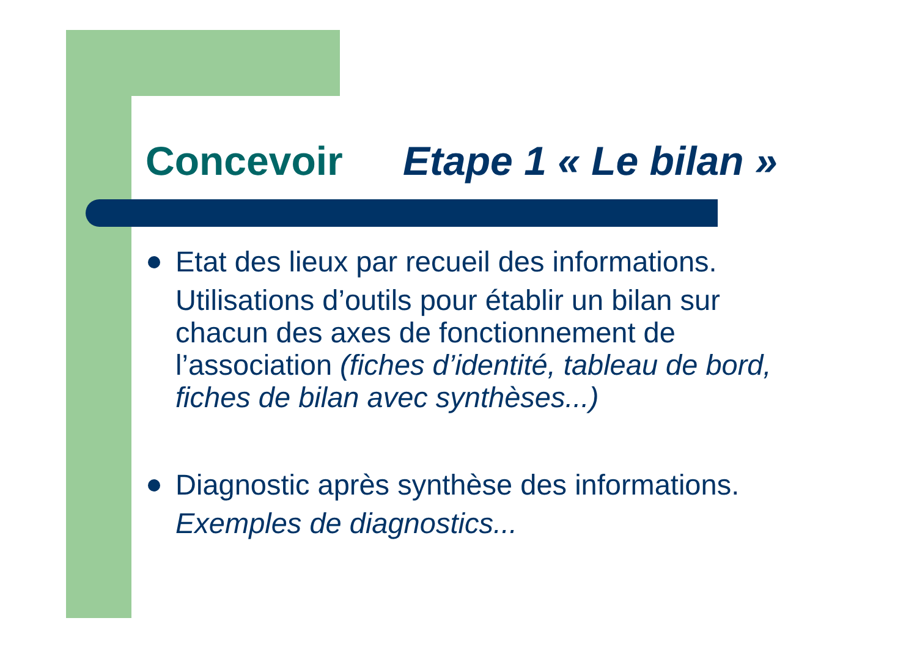Concevoir Etape 1 « Le bilan »
Etat des lieux par recueil des informations.
Utilisations d’outils pour établir un bilan sur chacun des axes de fonctionnement de l’association (fiches d’identité, tableau de bord, fiches de bilan avec synthèses...)
Diagnostic après synthèse des informations.
Exemples de diagnostics...